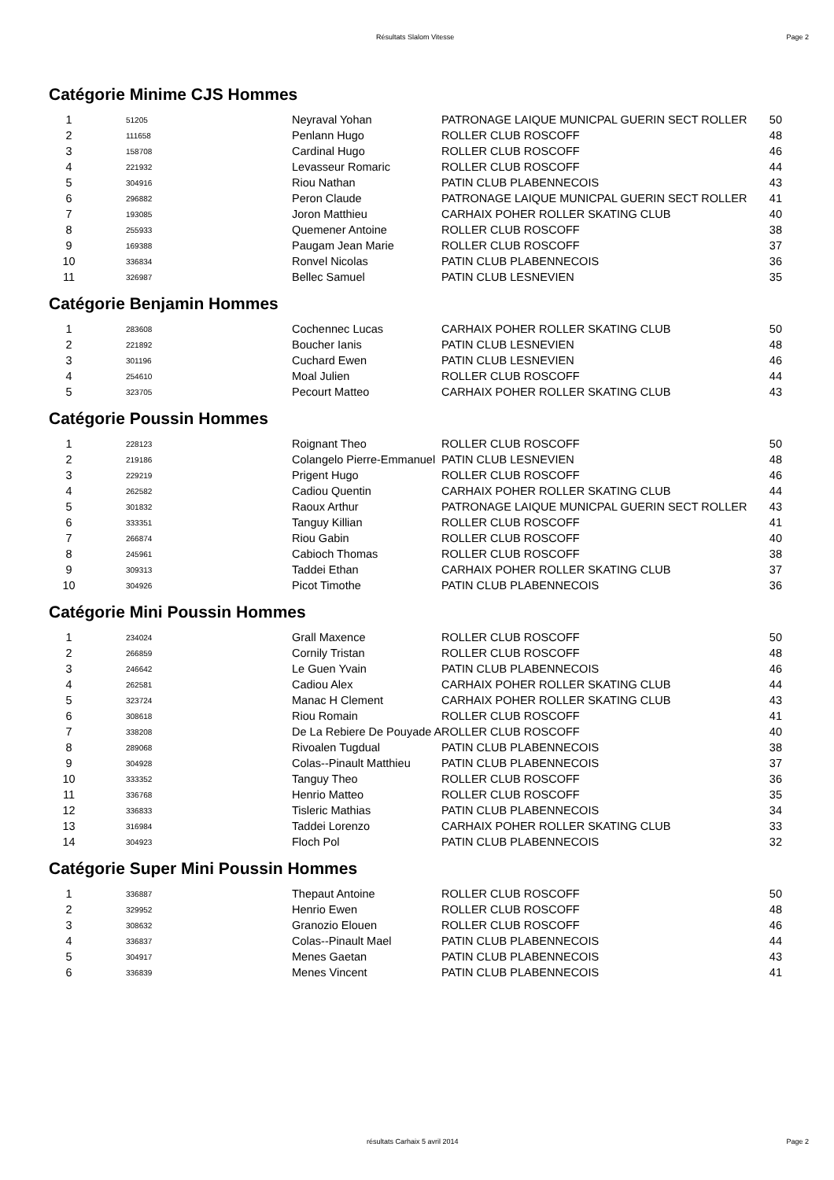Résultats Slalom Vitesse Page 2
Catégorie Minime CJS Hommes
| 1 | 51205 | Neyraval Yohan | PATRONAGE LAIQUE MUNICPAL GUERIN SECT ROLLER | 50 |
| 2 | 111658 | Penlann Hugo | ROLLER CLUB ROSCOFF | 48 |
| 3 | 158708 | Cardinal Hugo | ROLLER CLUB ROSCOFF | 46 |
| 4 | 221932 | Levasseur Romaric | ROLLER CLUB ROSCOFF | 44 |
| 5 | 304916 | Riou Nathan | PATIN CLUB PLABENNECOIS | 43 |
| 6 | 296882 | Peron Claude | PATRONAGE LAIQUE MUNICPAL GUERIN SECT ROLLER | 41 |
| 7 | 193085 | Joron Matthieu | CARHAIX POHER ROLLER SKATING CLUB | 40 |
| 8 | 255933 | Quemener Antoine | ROLLER CLUB ROSCOFF | 38 |
| 9 | 169388 | Paugam Jean Marie | ROLLER CLUB ROSCOFF | 37 |
| 10 | 336834 | Ronvel Nicolas | PATIN CLUB PLABENNECOIS | 36 |
| 11 | 326987 | Bellec Samuel | PATIN CLUB LESNEVIEN | 35 |
Catégorie Benjamin Hommes
| 1 | 283608 | Cochennec Lucas | CARHAIX POHER ROLLER SKATING CLUB | 50 |
| 2 | 221892 | Boucher Ianis | PATIN CLUB LESNEVIEN | 48 |
| 3 | 301196 | Cuchard Ewen | PATIN CLUB LESNEVIEN | 46 |
| 4 | 254610 | Moal Julien | ROLLER CLUB ROSCOFF | 44 |
| 5 | 323705 | Pecourt Matteo | CARHAIX POHER ROLLER SKATING CLUB | 43 |
Catégorie Poussin Hommes
| 1 | 228123 | Roignant Theo | ROLLER CLUB ROSCOFF | 50 |
| 2 | 219186 | Colangelo Pierre-Emmanuel | PATIN CLUB LESNEVIEN | 48 |
| 3 | 229219 | Prigent Hugo | ROLLER CLUB ROSCOFF | 46 |
| 4 | 262582 | Cadiou Quentin | CARHAIX POHER ROLLER SKATING CLUB | 44 |
| 5 | 301832 | Raoux Arthur | PATRONAGE LAIQUE MUNICPAL GUERIN SECT ROLLER | 43 |
| 6 | 333351 | Tanguy Killian | ROLLER CLUB ROSCOFF | 41 |
| 7 | 266874 | Riou Gabin | ROLLER CLUB ROSCOFF | 40 |
| 8 | 245961 | Cabioch Thomas | ROLLER CLUB ROSCOFF | 38 |
| 9 | 309313 | Taddei Ethan | CARHAIX POHER ROLLER SKATING CLUB | 37 |
| 10 | 304926 | Picot Timothe | PATIN CLUB PLABENNECOIS | 36 |
Catégorie Mini Poussin Hommes
| 1 | 234024 | Grall Maxence | ROLLER CLUB ROSCOFF | 50 |
| 2 | 266859 | Cornily Tristan | ROLLER CLUB ROSCOFF | 48 |
| 3 | 246642 | Le Guen Yvain | PATIN CLUB PLABENNECOIS | 46 |
| 4 | 262581 | Cadiou Alex | CARHAIX POHER ROLLER SKATING CLUB | 44 |
| 5 | 323724 | Manac H Clement | CARHAIX POHER ROLLER SKATING CLUB | 43 |
| 6 | 308618 | Riou Romain | ROLLER CLUB ROSCOFF | 41 |
| 7 | 338208 | De La Rebiere De Pouyade A | ROLLER CLUB ROSCOFF | 40 |
| 8 | 289068 | Rivoalen Tugdual | PATIN CLUB PLABENNECOIS | 38 |
| 9 | 304928 | Colas--Pinault Matthieu | PATIN CLUB PLABENNECOIS | 37 |
| 10 | 333352 | Tanguy Theo | ROLLER CLUB ROSCOFF | 36 |
| 11 | 336768 | Henrio Matteo | ROLLER CLUB ROSCOFF | 35 |
| 12 | 336833 | Tisleric Mathias | PATIN CLUB PLABENNECOIS | 34 |
| 13 | 316984 | Taddei Lorenzo | CARHAIX POHER ROLLER SKATING CLUB | 33 |
| 14 | 304923 | Floch Pol | PATIN CLUB PLABENNECOIS | 32 |
Catégorie Super Mini Poussin Hommes
| 1 | 336887 | Thepaut Antoine | ROLLER CLUB ROSCOFF | 50 |
| 2 | 329952 | Henrio Ewen | ROLLER CLUB ROSCOFF | 48 |
| 3 | 308632 | Granozio Elouen | ROLLER CLUB ROSCOFF | 46 |
| 4 | 336837 | Colas--Pinault Mael | PATIN CLUB PLABENNECOIS | 44 |
| 5 | 304917 | Menes Gaetan | PATIN CLUB PLABENNECOIS | 43 |
| 6 | 336839 | Menes Vincent | PATIN CLUB PLABENNECOIS | 41 |
résultats Carhaix 5 avril 2014 Page 2